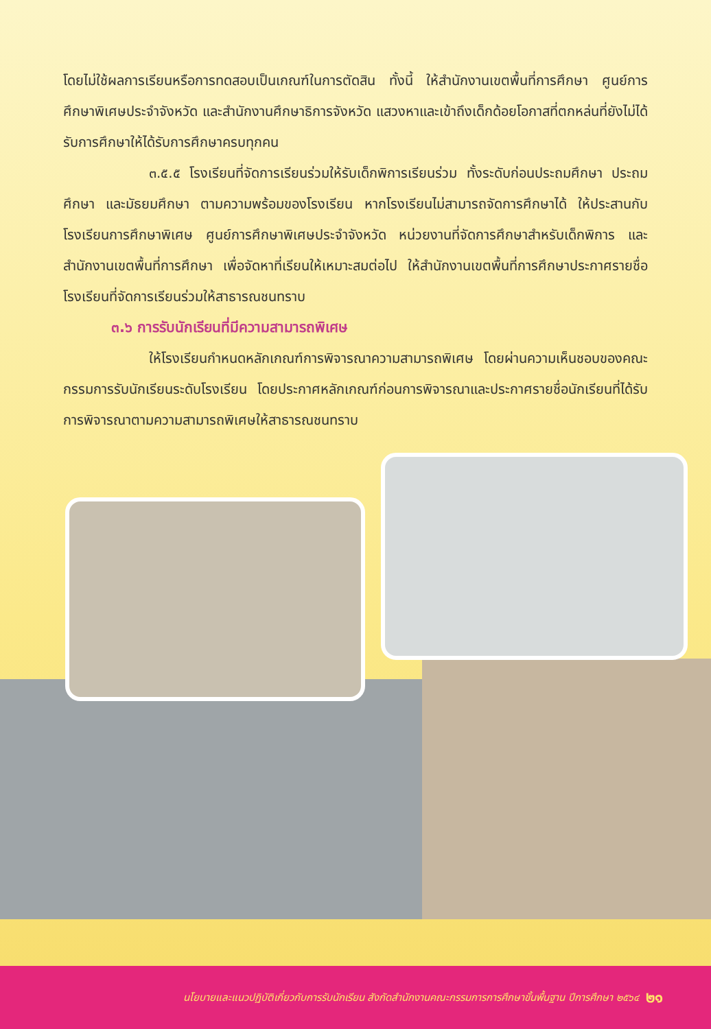โดยไม่ใช้ผลการเรียนหรือการทดสอบเป็นเกณฑ์ในการตัดสิน ทั้งนี้ ให้สำนักงานเขตพื้นที่การศึกษา ศูนย์การศึกษาพิเศษประจำจังหวัด และสำนักงานศึกษาธิการจังหวัด แสวงหาและเข้าถึงเด็กด้อยโอกาสที่ตกหล่นที่ยังไม่ได้รับการศึกษาให้ได้รับการศึกษาครบทุกคน
๓.๕.๕ โรงเรียนที่จัดการเรียนร่วมให้รับเด็กพิการเรียนร่วม ทั้งระดับก่อนประถมศึกษา ประถมศึกษา และมัธยมศึกษา ตามความพร้อมของโรงเรียน หากโรงเรียนไม่สามารถจัดการศึกษาได้ ให้ประสานกับโรงเรียนการศึกษาพิเศษ ศูนย์การศึกษาพิเศษประจำจังหวัด หน่วยงานที่จัดการศึกษาสำหรับเด็กพิการ และสำนักงานเขตพื้นที่การศึกษา เพื่อจัดหาที่เรียนให้เหมาะสมต่อไป ให้สำนักงานเขตพื้นที่การศึกษาประกาศรายชื่อโรงเรียนที่จัดการเรียนร่วมให้สาธารณชนทราบ
๓.๖ การรับนักเรียนที่มีความสามารถพิเศษ
ให้โรงเรียนกำหนดหลักเกณฑ์การพิจารณาความสามารถพิเศษ โดยผ่านความเห็นชอบของคณะกรรมการรับนักเรียนระดับโรงเรียน โดยประกาศหลักเกณฑ์ก่อนการพิจารณาและประกาศรายชื่อนักเรียนที่ได้รับการพิจารณาตามความสามารถพิเศษให้สาธารณชนทราบ
นโยบายและแนวปฏิบัติเกี่ยวกับการรับนักเรียน สังกัดสำนักงานคณะกรรมการการศึกษาขั้นพื้นฐาน ปีการศึกษา ๒๕๖๔ ๒๑